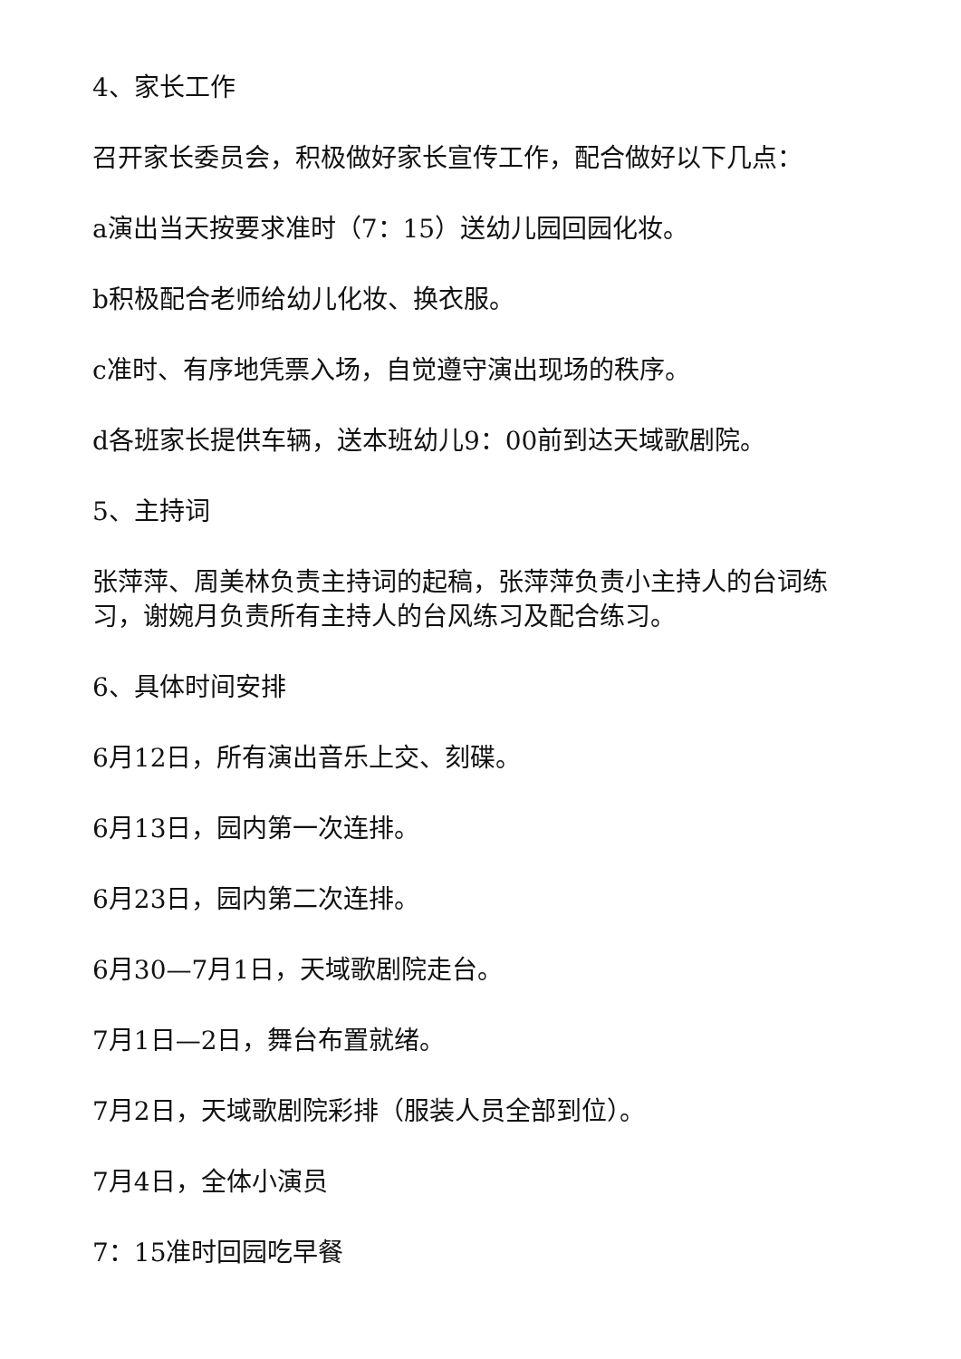4、家长工作
召开家长委员会，积极做好家长宣传工作，配合做好以下几点：
a演出当天按要求准时（7：15）送幼儿园回园化妆。
b积极配合老师给幼儿化妆、换衣服。
c准时、有序地凭票入场，自觉遵守演出现场的秩序。
d各班家长提供车辆，送本班幼儿9：00前到达天域歌剧院。
5、主持词
张萍萍、周美林负责主持词的起稿，张萍萍负责小主持人的台词练习，谢婉月负责所有主持人的台风练习及配合练习。
6、具体时间安排
6月12日，所有演出音乐上交、刻碟。
6月13日，园内第一次连排。
6月23日，园内第二次连排。
6月30—7月1日，天域歌剧院走台。
7月1日—2日，舞台布置就绪。
7月2日，天域歌剧院彩排（服装人员全部到位）。
7月4日，全体小演员
7：15准时回园吃早餐